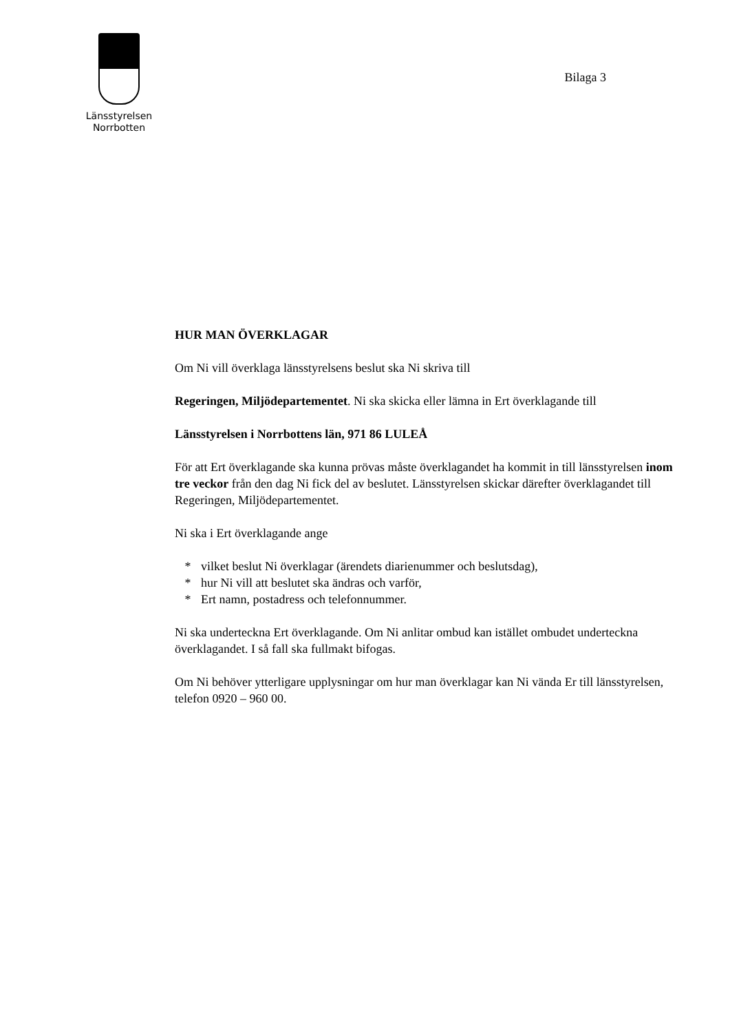Länsstyrelsen
Norrbotten
Bilaga 3
HUR MAN ÖVERKLAGAR
Om Ni vill överklaga länsstyrelsens beslut ska Ni skriva till
Regeringen, Miljödepartementet. Ni ska skicka eller lämna in Ert överklagande till
Länsstyrelsen i Norrbottens län, 971 86 LULEÅ
För att Ert överklagande ska kunna prövas måste överklagandet ha kommit in till länsstyrelsen inom tre veckor från den dag Ni fick del av beslutet. Länsstyrelsen skickar därefter överklagandet till Regeringen, Miljödepartementet.
Ni ska i Ert överklagande ange
* vilket beslut Ni överklagar (ärendets diarienummer och beslutsdag),
* hur Ni vill att beslutet ska ändras och varför,
* Ert namn, postadress och telefonnummer.
Ni ska underteckna Ert överklagande. Om Ni anlitar ombud kan istället ombudet underteckna överklagandet. I så fall ska fullmakt bifogas.
Om Ni behöver ytterligare upplysningar om hur man överklagar kan Ni vända Er till länsstyrelsen, telefon 0920 – 960 00.